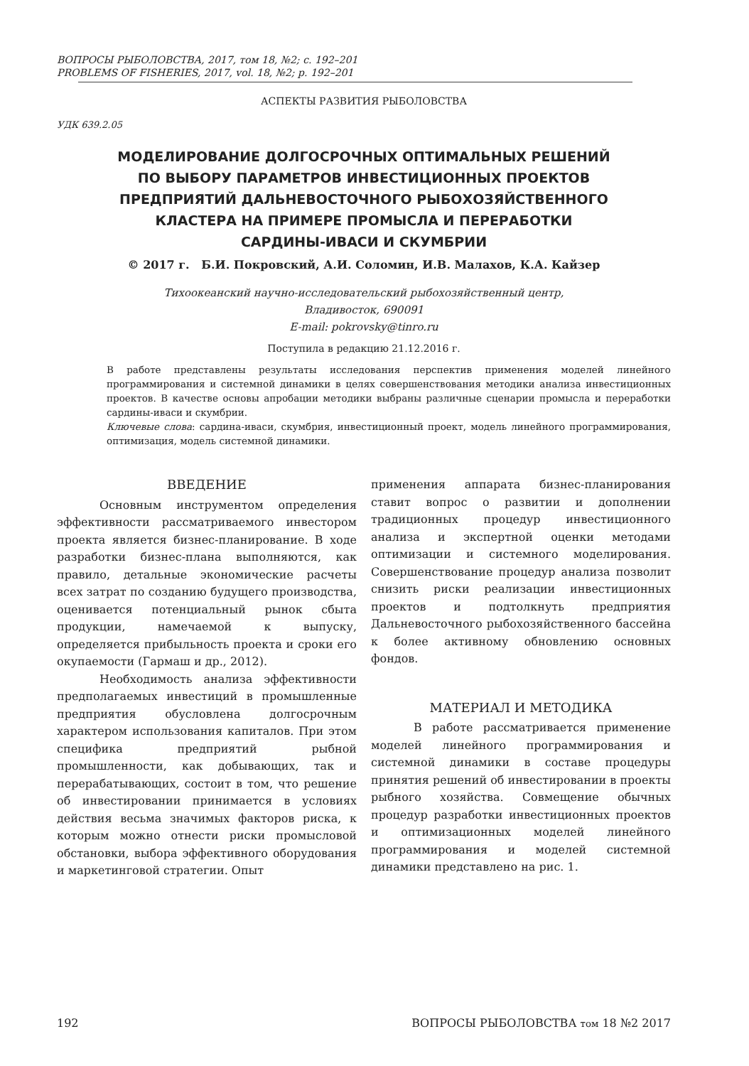ВОПРОСЫ РЫБОЛОВСТВА, 2017, том 18, №2; с. 192–201
PROBLEMS OF FISHERIES, 2017, vol. 18, №2; p. 192–201
АСПЕКТЫ РАЗВИТИЯ РЫБОЛОВСТВА
УДК 639.2.05
МОДЕЛИРОВАНИЕ ДОЛГОСРОЧНЫХ ОПТИМАЛЬНЫХ РЕШЕНИЙ
ПО ВЫБОРУ ПАРАМЕТРОВ ИНВЕСТИЦИОННЫХ ПРОЕКТОВ
ПРЕДПРИЯТИЙ ДАЛЬНЕВОСТОЧНОГО РЫБОХОЗЯЙСТВЕННОГО
КЛАСТЕРА НА ПРИМЕРЕ ПРОМЫСЛА И ПЕРЕРАБОТКИ
САРДИНЫ-ИВАСИ И СКУМБРИИ
© 2017 г. Б.И. Покровский, А.И. Соломин, И.В. Малахов, К.А. Кайзер
Тихоокеанский научно-исследовательский рыбохозяйственный центр,
Владивосток, 690091
E-mail: pokrovsky@tinro.ru
Поступила в редакцию 21.12.2016 г.
В работе представлены результаты исследования перспектив применения моделей линейного программирования и системной динамики в целях совершенствования методики анализа инвестиционных проектов. В качестве основы апробации методики выбраны различные сценарии промысла и переработки сардины-иваси и скумбрии.
Ключевые слова: сардина-иваси, скумбрия, инвестиционный проект, модель линейного программирования, оптимизация, модель системной динамики.
ВВЕДЕНИЕ
Основным инструментом определения эффективности рассматриваемого инвестором проекта является бизнес-планирование. В ходе разработки бизнес-плана выполняются, как правило, детальные экономические расчеты всех затрат по созданию будущего производства, оценивается потенциальный рынок сбыта продукции, намечаемой к выпуску, определяется прибыльность проекта и сроки его окупаемости (Гармаш и др., 2012).
Необходимость анализа эффективности предполагаемых инвестиций в промышленные предприятия обусловлена долгосрочным характером использования капиталов. При этом специфика предприятий рыбной промышленности, как добывающих, так и перерабатывающих, состоит в том, что решение об инвестировании принимается в условиях действия весьма значимых факторов риска, к которым можно отнести риски промысловой обстановки, выбора эффективного оборудования и маркетинговой стратегии. Опыт
применения аппарата бизнес-планирования ставит вопрос о развитии и дополнении традиционных процедур инвестиционного анализа и экспертной оценки методами оптимизации и системного моделирования. Совершенствование процедур анализа позволит снизить риски реализации инвестиционных проектов и подтолкнуть предприятия Дальневосточного рыбохозяйственного бассейна к более активному обновлению основных фондов.
МАТЕРИАЛ И МЕТОДИКА
В работе рассматривается применение моделей линейного программирования и системной динамики в составе процедуры принятия решений об инвестировании в проекты рыбного хозяйства. Совмещение обычных процедур разработки инвестиционных проектов и оптимизационных моделей линейного программирования и моделей системной динамики представлено на рис. 1.
192 ВОПРОСЫ РЫБОЛОВСТВА том 18 №2 2017